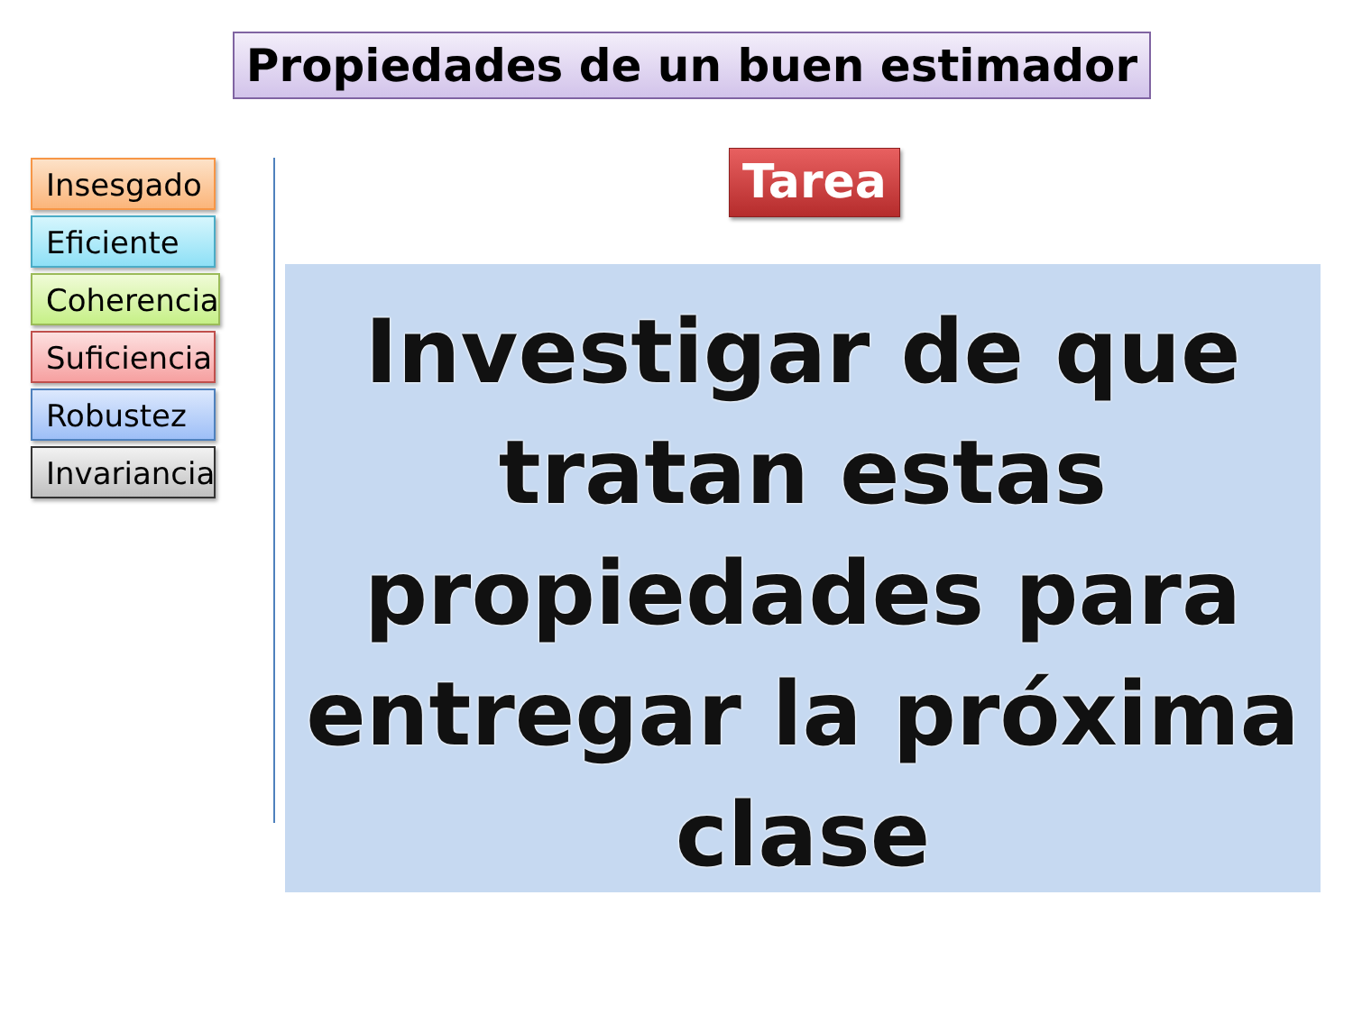Propiedades de un buen estimador
Insesgado
Eficiente
Coherencia
Suficiencia
Robustez
Invariancia
Tarea
Investigar de que tratan estas propiedades para entregar la próxima clase